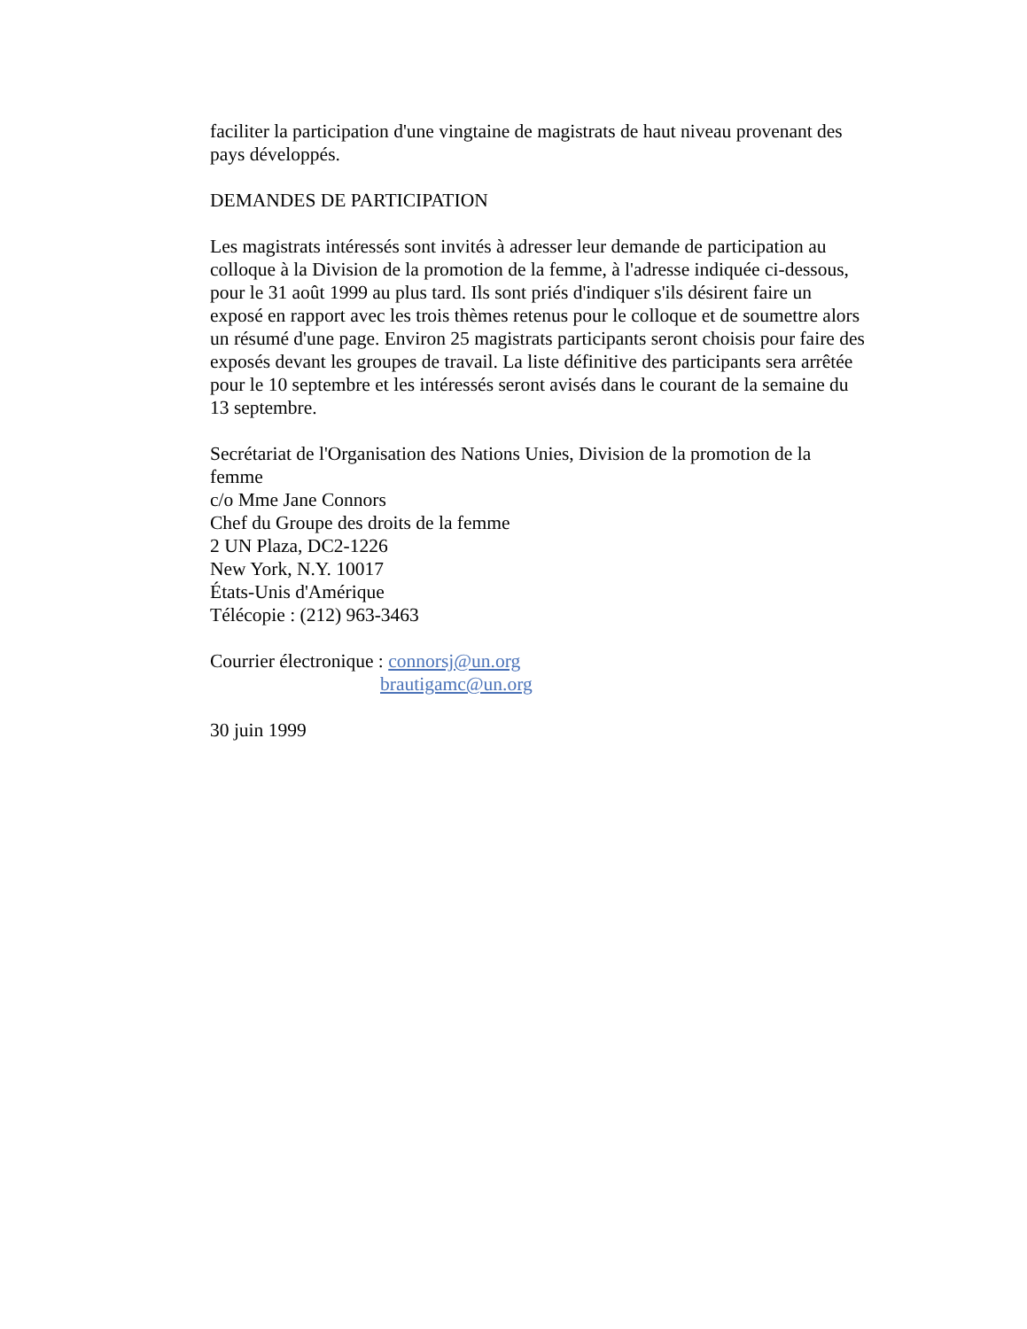faciliter la participation d'une vingtaine de magistrats de haut niveau provenant des pays développés.
DEMANDES DE PARTICIPATION
Les magistrats intéressés sont invités à adresser leur demande de participation au colloque à la Division de la promotion de la femme, à l'adresse indiquée ci-dessous, pour le 31 août 1999 au plus tard. Ils sont priés d'indiquer s'ils désirent faire un exposé en rapport avec les trois thèmes retenus pour le colloque et de soumettre alors un résumé d'une page. Environ 25 magistrats participants seront choisis pour faire des exposés devant les groupes de travail. La liste définitive des participants sera arrêtée pour le 10 septembre et les intéressés seront avisés dans le courant de la semaine du 13 septembre.
Secrétariat de l'Organisation des Nations Unies, Division de la promotion de la femme
c/o Mme Jane Connors
Chef du Groupe des droits de la femme
2 UN Plaza, DC2-1226
New York, N.Y. 10017
États-Unis d'Amérique
Télécopie : (212) 963-3463
Courrier électronique : connorsj@un.org
brautigamc@un.org
30 juin 1999